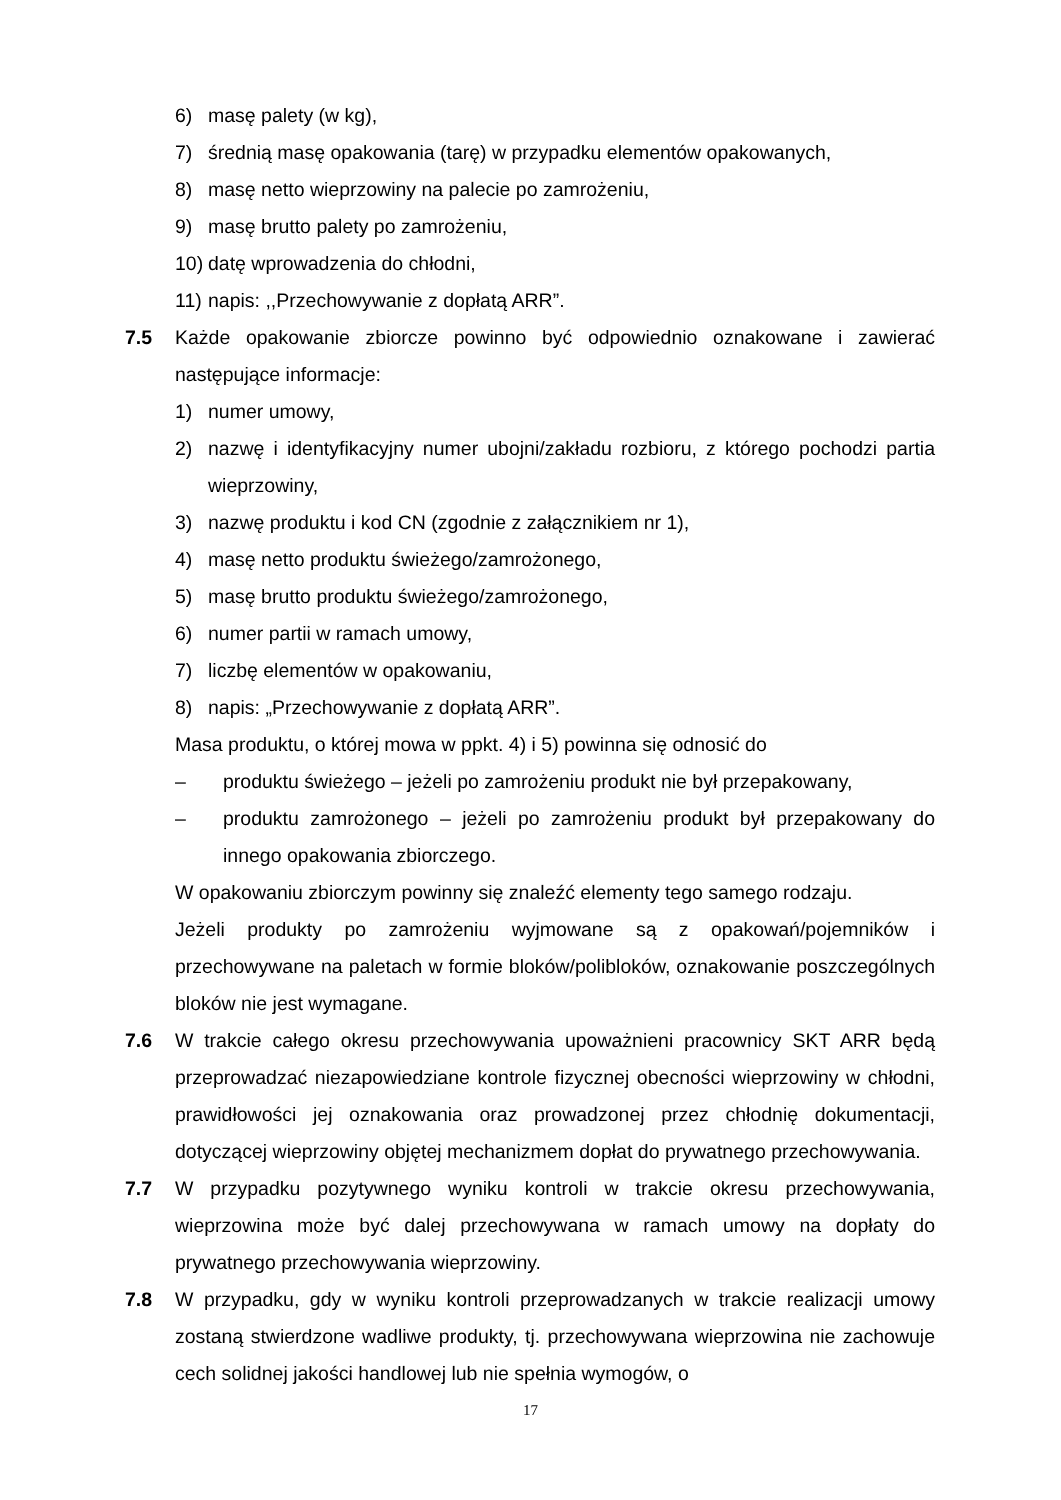6) masę palety (w kg),
7) średnią masę opakowania (tarę) w przypadku elementów opakowanych,
8) masę netto wieprzowiny na palecie po zamrożeniu,
9) masę brutto palety po zamrożeniu,
10) datę wprowadzenia do chłodni,
11) napis: ,,Przechowywanie z dopłatą ARR”.
7.5 Każde opakowanie zbiorcze powinno być odpowiednio oznakowane i zawierać następujące informacje:
1) numer umowy,
2) nazwę i identyfikacyjny numer ubojni/zakładu rozbioru, z którego pochodzi partia wieprzowiny,
3) nazwę produktu i kod CN (zgodnie z załącznikiem nr 1),
4) masę netto produktu świeżego/zamrożonego,
5) masę brutto produktu świeżego/zamrożonego,
6) numer partii w ramach umowy,
7) liczbę elementów w opakowaniu,
8) napis: „Przechowywanie z dopłatą ARR”.
Masa produktu, o której mowa w ppkt. 4) i 5) powinna się odnosić do
– produktu świeżego – jeżeli po zamrożeniu produkt nie był przepakowany,
– produktu zamrożonego – jeżeli po zamrożeniu produkt był przepakowany do innego opakowania zbiorczego.
W opakowaniu zbiorczym powinny się znaleźć elementy tego samego rodzaju.
Jeżeli produkty po zamrożeniu wyjmowane są z opakowań/pojemników i przechowywane na paletach w formie bloków/polibloków, oznakowanie poszczególnych bloków nie jest wymagane.
7.6 W trakcie całego okresu przechowywania upoważnieni pracownicy SKT ARR będą przeprowadzać niezapowiedziane kontrole fizycznej obecności wieprzowiny w chłodni, prawidłowości jej oznakowania oraz prowadzonej przez chłodnię dokumentacji, dotyczącej wieprzowiny objętej mechanizmem dopłat do prywatnego przechowywania.
7.7 W przypadku pozytywnego wyniku kontroli w trakcie okresu przechowywania, wieprzowina może być dalej przechowywana w ramach umowy na dopłaty do prywatnego przechowywania wieprzowiny.
7.8 W przypadku, gdy w wyniku kontroli przeprowadzanych w trakcie realizacji umowy zostaną stwierdzone wadliwe produkty, tj. przechowywana wieprzowina nie zachowuje cech solidnej jakości handlowej lub nie spełnia wymogów, o
17